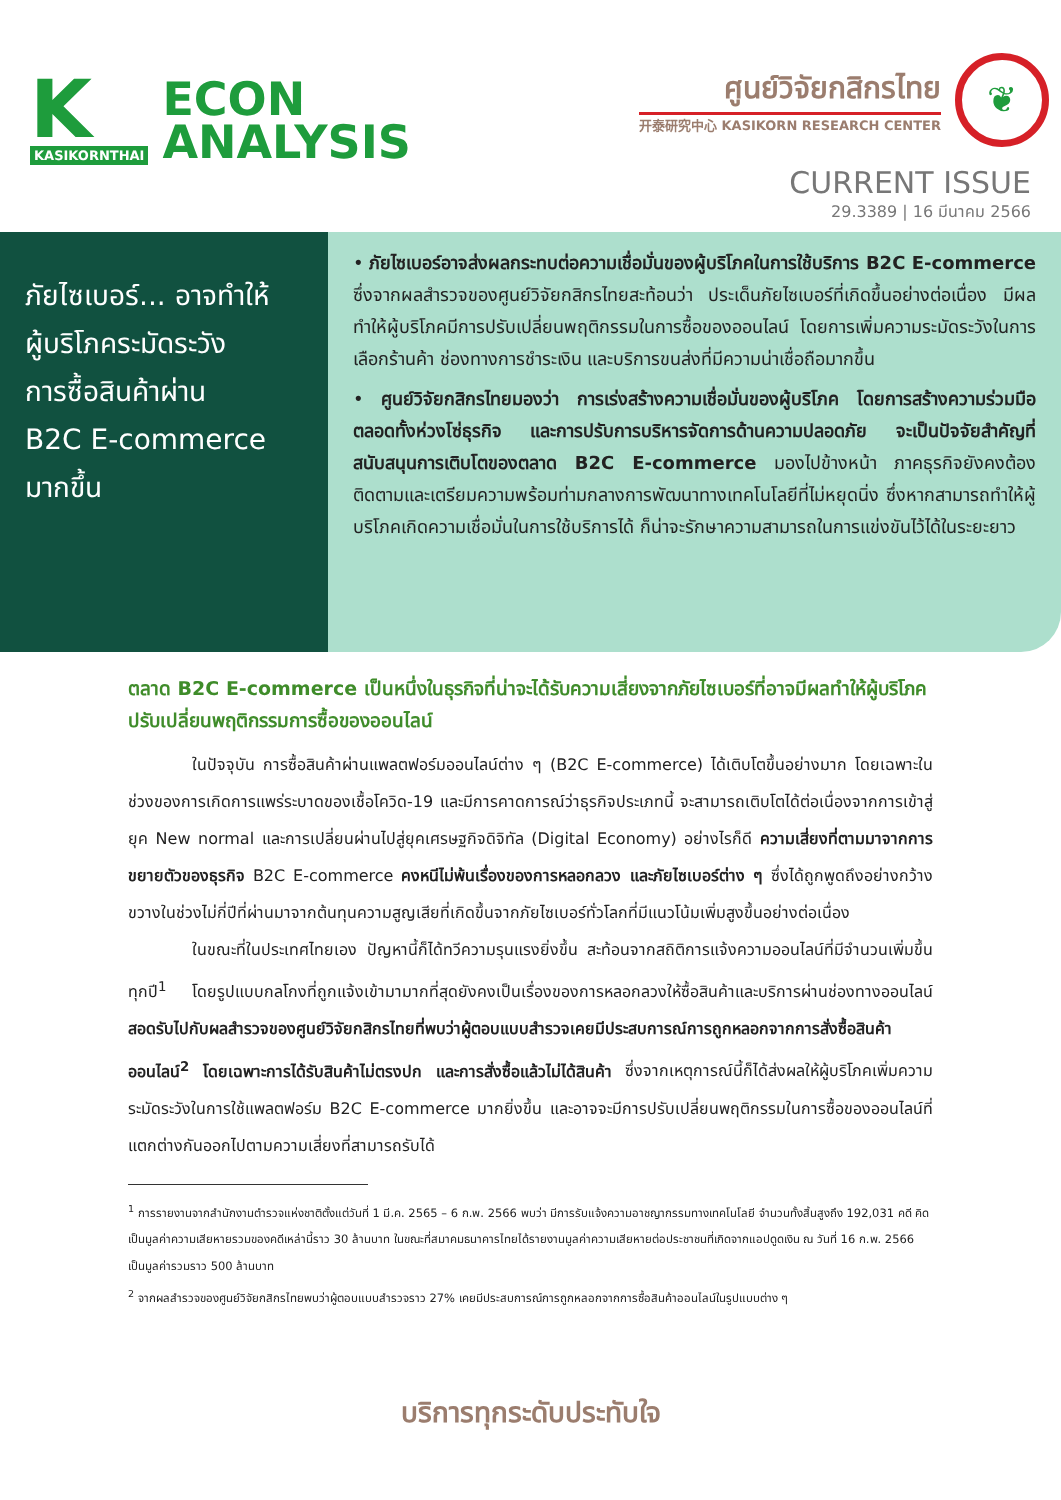K
KASIKORNTHAI
ECON
ANALYSIS
ศูนย์วิจัยกสิกรไทย
开泰研究中心 KASIKORN RESEARCH CENTER
❦
CURRENT ISSUE
29.3389 | 16 มีนาคม 2566
ภัยไซเบอร์... อาจทำให้
ผู้บริโภคระมัดระวัง
การซื้อสินค้าผ่าน
B2C E-commerce
มากขึ้น
• ภัยไซเบอร์อาจส่งผลกระทบต่อความเชื่อมั่นของผู้บริโภคในการใช้บริการ B2C E-commerce ซึ่งจากผลสำรวจของศูนย์วิจัยกสิกรไทยสะท้อนว่า ประเด็นภัยไซเบอร์ที่เกิดขึ้นอย่างต่อเนื่อง มีผลทำให้ผู้บริโภคมีการปรับเปลี่ยนพฤติกรรมในการซื้อของออนไลน์ โดยการเพิ่มความระมัดระวังในการเลือกร้านค้า ช่องทางการชำระเงิน และบริการขนส่งที่มีความน่าเชื่อถือมากขึ้น
• ศูนย์วิจัยกสิกรไทยมองว่า การเร่งสร้างความเชื่อมั่นของผู้บริโภค โดยการสร้างความร่วมมือตลอดทั้งห่วงโซ่ธุรกิจ และการปรับการบริหารจัดการด้านความปลอดภัย จะเป็นปัจจัยสำคัญที่สนับสนุนการเติบโตของตลาด B2C E-commerce มองไปข้างหน้า ภาคธุรกิจยังคงต้องติดตามและเตรียมความพร้อมท่ามกลางการพัฒนาทางเทคโนโลยีที่ไม่หยุดนิ่ง ซึ่งหากสามารถทำให้ผู้บริโภคเกิดความเชื่อมั่นในการใช้บริการได้ ก็น่าจะรักษาความสามารถในการแข่งขันไว้ได้ในระยะยาว
ตลาด B2C E-commerce เป็นหนึ่งในธุรกิจที่น่าจะได้รับความเสี่ยงจากภัยไซเบอร์ที่อาจมีผลทำให้ผู้บริโภคปรับเปลี่ยนพฤติกรรมการซื้อของออนไลน์
ในปัจจุบัน การซื้อสินค้าผ่านแพลตฟอร์มออนไลน์ต่าง ๆ (B2C E-commerce) ได้เติบโตขึ้นอย่างมาก โดยเฉพาะในช่วงของการเกิดการแพร่ระบาดของเชื้อโควิด-19 และมีการคาดการณ์ว่าธุรกิจประเภทนี้ จะสามารถเติบโตได้ต่อเนื่องจากการเข้าสู่ยุค New normal และการเปลี่ยนผ่านไปสู่ยุคเศรษฐกิจดิจิทัล (Digital Economy) อย่างไรก็ดี ความเสี่ยงที่ตามมาจากการขยายตัวของธุรกิจ B2C E-commerce คงหนีไม่พ้นเรื่องของการหลอกลวง และภัยไซเบอร์ต่าง ๆ ซึ่งได้ถูกพูดถึงอย่างกว้างขวางในช่วงไม่กี่ปีที่ผ่านมาจากต้นทุนความสูญเสียที่เกิดขึ้นจากภัยไซเบอร์ทั่วโลกที่มีแนวโน้มเพิ่มสูงขึ้นอย่างต่อเนื่อง
ในขณะที่ในประเทศไทยเอง ปัญหานี้ก็ได้ทวีความรุนแรงยิ่งขึ้น สะท้อนจากสถิติการแจ้งความออนไลน์ที่มีจำนวนเพิ่มขึ้นทุกปี<sup>1</sup> โดยรูปแบบกลโกงที่ถูกแจ้งเข้ามามากที่สุดยังคงเป็นเรื่องของการหลอกลวงให้ซื้อสินค้าและบริการผ่านช่องทางออนไลน์ สอดรับไปกับผลสำรวจของศูนย์วิจัยกสิกรไทยที่พบว่าผู้ตอบแบบสำรวจเคยมีประสบการณ์การถูกหลอกจากการสั่งซื้อสินค้าออนไลน์<sup>2</sup> โดยเฉพาะการได้รับสินค้าไม่ตรงปก และการสั่งซื้อแล้วไม่ได้สินค้า ซึ่งจากเหตุการณ์นี้ก็ได้ส่งผลให้ผู้บริโภคเพิ่มความระมัดระวังในการใช้แพลตฟอร์ม B2C E-commerce มากยิ่งขึ้น และอาจจะมีการปรับเปลี่ยนพฤติกรรมในการซื้อของออนไลน์ที่แตกต่างกันออกไปตามความเสี่ยงที่สามารถรับได้
<sup>1</sup> การรายงานจากสำนักงานตำรวจแห่งชาติตั้งแต่วันที่ 1 มี.ค. 2565 – 6 ก.พ. 2566 พบว่า มีการรับแจ้งความอาชญากรรมทางเทคโนโลยี จำนวนทั้งสิ้นสูงถึง 192,031 คดี คิดเป็นมูลค่าความเสียหายรวมของคดีเหล่านี้ราว 30 ล้านบาท ในขณะที่สมาคมธนาคารไทยได้รายงานมูลค่าความเสียหายต่อประชาชนที่เกิดจากแอปดูดเงิน ณ วันที่ 16 ก.พ. 2566 เป็นมูลค่ารวมราว 500 ล้านบาท
<sup>2</sup> จากผลสำรวจของศูนย์วิจัยกสิกรไทยพบว่าผู้ตอบแบบสำรวจราว 27% เคยมีประสบการณ์การถูกหลอกจากการซื้อสินค้าออนไลน์ในรูปแบบต่าง ๆ
บริการทุกระดับประทับใจ